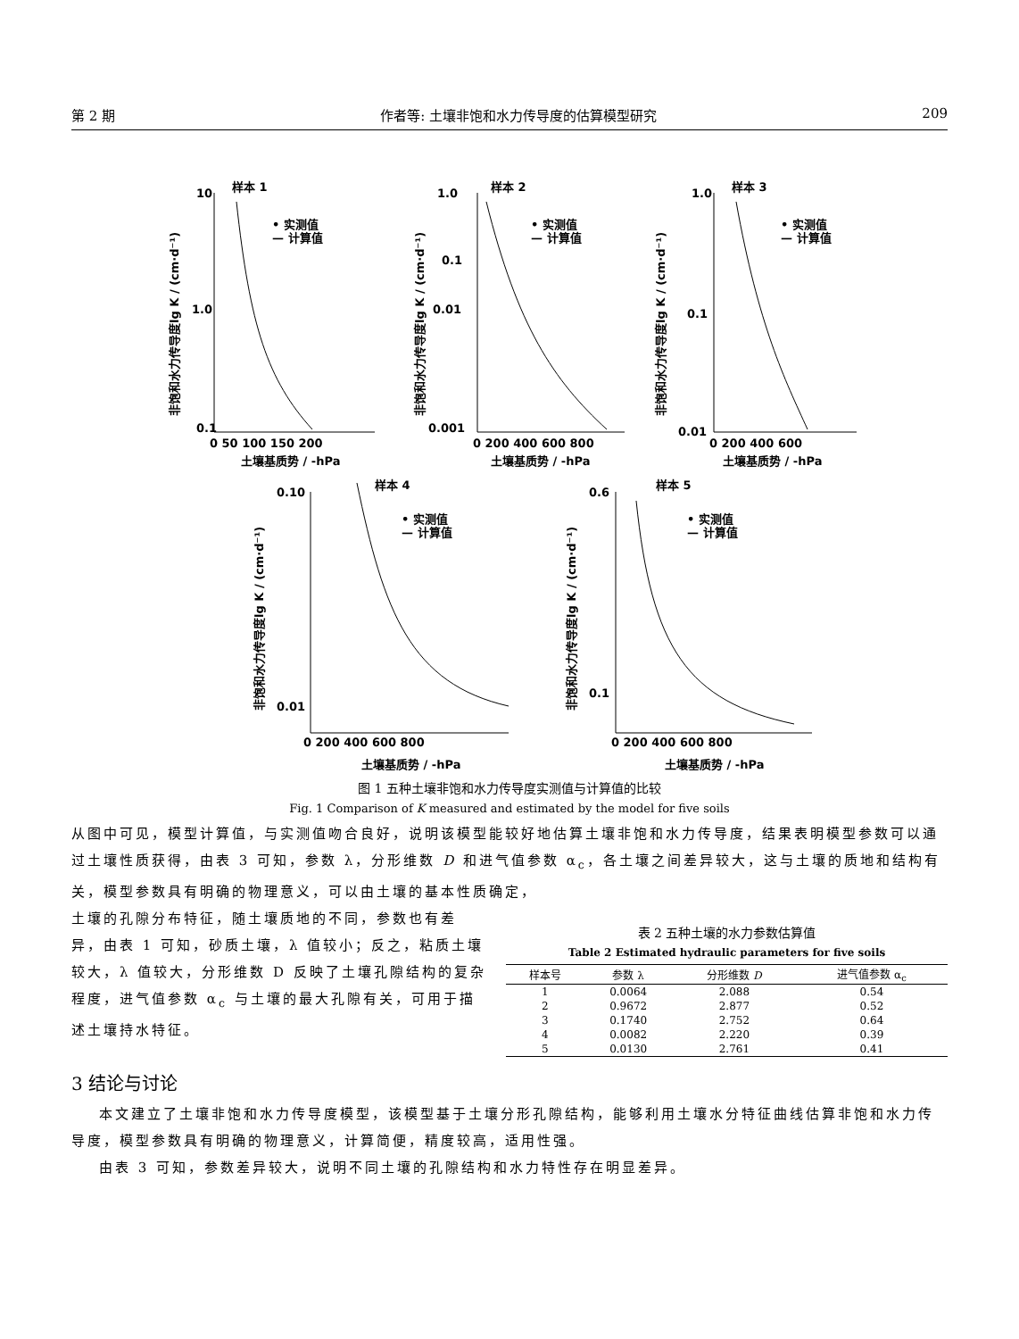第 2 期 作者等: 土壤非饱和水力传导度的估算模型研究 209
样本 1
样本 2
样本 3
样本 4
样本 5
• 实测值
— 计算值
• 实测值
— 计算值
• 实测值
— 计算值
• 实测值
— 计算值
• 实测值
— 计算值
10
1.0
0.1
1.0
0.1
0.01
0.001
1.0
0.1
0.01
0 50 100 150 200
0 200 400 600 800
0 200 400 600
土壤基质势 / -hPa
土壤基质势 / -hPa
土壤基质势 / -hPa
0.10
0.01
0 200 400 600 800
0.6
0.1
0 200 400 600 800
土壤基质势 / -hPa
土壤基质势 / -hPa
非饱和水力传导度lg K / (cm·d⁻¹)
非饱和水力传导度lg K / (cm·d⁻¹)
非饱和水力传导度lg K / (cm·d⁻¹)
非饱和水力传导度lg K / (cm·d⁻¹)
非饱和水力传导度lg K / (cm·d⁻¹)
图 1 五种土壤非饱和水力传导度实测值与计算值的比较
Fig. 1 Comparison of K measured and estimated by the model for five soils
从图中可见，模型计算值，与实测值吻合良好，说明该模型能较好地估算土壤非饱和水力传导度，结果表明模型参数可以通过土壤性质获得，由表 3 可知，参数 λ，分形维数 D 和进气值参数 α<sub>c</sub>，各土壤之间差异较大，这与土壤的质地和结构有关，模型参数具有明确的物理意义，可以由土壤的基本性质确定，
土壤的孔隙分布特征，随土壤质地的不同，参数也有差异，由表 1 可知，砂质土壤，λ 值较小；反之，粘质土壤较大，λ 值较大，分形维数 D 反映了土壤孔隙结构的复杂程度，进气值参数 α<sub>c</sub> 与土壤的最大孔隙有关，可用于描述土壤持水特征。
表 2 五种土壤的水力参数估算值
Table 2 Estimated hydraulic parameters for five soils
| 样本号 | 参数 λ | 分形维数 D | 进气值参数 α<sub>c</sub> |
| --- | --- | --- | --- |
| 1 | 0.0064 | 2.088 | 0.54 |
| 2 | 0.9672 | 2.877 | 0.52 |
| 3 | 0.1740 | 2.752 | 0.64 |
| 4 | 0.0082 | 2.220 | 0.39 |
| 5 | 0.0130 | 2.761 | 0.41 |
3 结论与讨论
本文建立了土壤非饱和水力传导度模型，该模型基于土壤分形孔隙结构，能够利用土壤水分特征曲线估算非饱和水力传导度，模型参数具有明确的物理意义，计算简便，精度较高，适用性强。
由表 3 可知，参数差异较大，说明不同土壤的孔隙结构和水力特性存在明显差异。